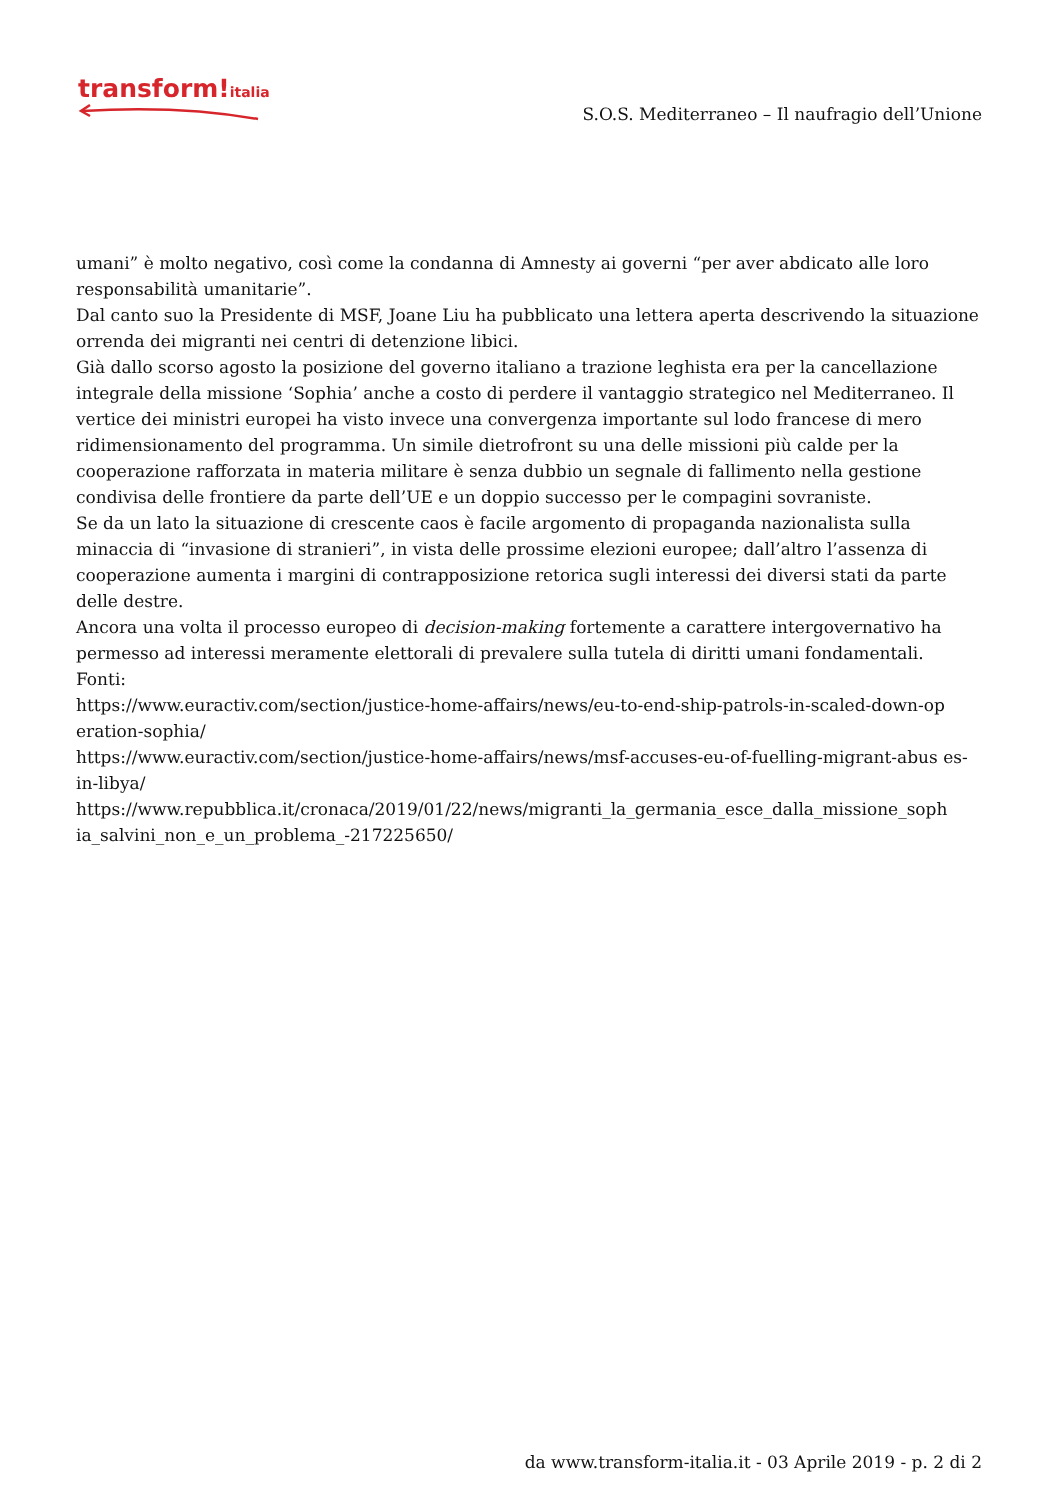transform!italia
S.O.S. Mediterraneo – Il naufragio dell’Unione
umani” è molto negativo, così come la condanna di Amnesty ai governi “per aver abdicato alle loro responsabilità umanitarie”.
Dal canto suo la Presidente di MSF, Joane Liu ha pubblicato una lettera aperta descrivendo la situazione orrenda dei migranti nei centri di detenzione libici.
Già dallo scorso agosto la posizione del governo italiano a trazione leghista era per la cancellazione integrale della missione ‘Sophia’ anche a costo di perdere il vantaggio strategico nel Mediterraneo. Il vertice dei ministri europei ha visto invece una convergenza importante sul lodo francese di mero ridimensionamento del programma. Un simile dietrofront su una delle missioni più calde per la cooperazione rafforzata in materia militare è senza dubbio un segnale di fallimento nella gestione condivisa delle frontiere da parte dell’UE e un doppio successo per le compagini sovraniste.
Se da un lato la situazione di crescente caos è facile argomento di propaganda nazionalista sulla minaccia di “invasione di stranieri”, in vista delle prossime elezioni europee; dall’altro l’assenza di cooperazione aumenta i margini di contrapposizione retorica sugli interessi dei diversi stati da parte delle destre.
Ancora una volta il processo europeo di decision-making fortemente a carattere intergovernativo ha permesso ad interessi meramente elettorali di prevalere sulla tutela di diritti umani fondamentali.
Fonti:
https://www.euractiv.com/section/justice-home-affairs/news/eu-to-end-ship-patrols-in-scaled-down-op eration-sophia/
https://www.euractiv.com/section/justice-home-affairs/news/msf-accuses-eu-of-fuelling-migrant-abus es-in-libya/
https://www.repubblica.it/cronaca/2019/01/22/news/migranti_la_germania_esce_dalla_missione_soph ia_salvini_non_e_un_problema_-217225650/
da www.transform-italia.it - 03 Aprile 2019 - p. 2 di 2